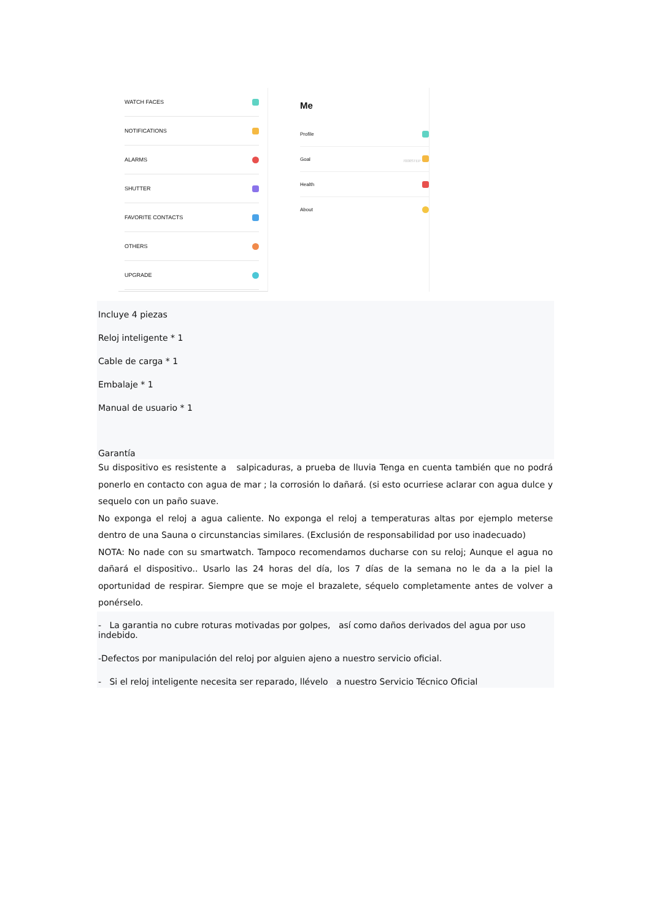WATCH FACES
NOTIFICATIONS
ALARMS
SHUTTER
FAVORITE CONTACTS
OTHERS
UPGRADE
Me
Profile
Goal 7000STEP
Health
About
Incluye 4 piezas
Reloj inteligente * 1
Cable de carga * 1
Embalaje * 1
Manual de usuario * 1
Garantía
Su dispositivo es resistente a salpicaduras, a prueba de lluvia Tenga en cuenta también que no podrá ponerlo en contacto con agua de mar ; la corrosión lo dañará. (si esto ocurriese aclarar con agua dulce y sequelo con un paño suave.
No exponga el reloj a agua caliente. No exponga el reloj a temperaturas altas por ejemplo meterse dentro de una Sauna o circunstancias similares. (Exclusión de responsabilidad por uso inadecuado)
NOTA: No nade con su smartwatch. Tampoco recomendamos ducharse con su reloj; Aunque el agua no dañará el dispositivo.. Usarlo las 24 horas del día, los 7 días de la semana no le da a la piel la oportunidad de respirar. Siempre que se moje el brazalete, séquelo completamente antes de volver a ponérselo.
- La garantia no cubre roturas motivadas por golpes, así como daños derivados del agua por uso indebido.
-Defectos por manipulación del reloj por alguien ajeno a nuestro servicio oficial.
- Si el reloj inteligente necesita ser reparado, llévelo a nuestro Servicio Técnico Oficial